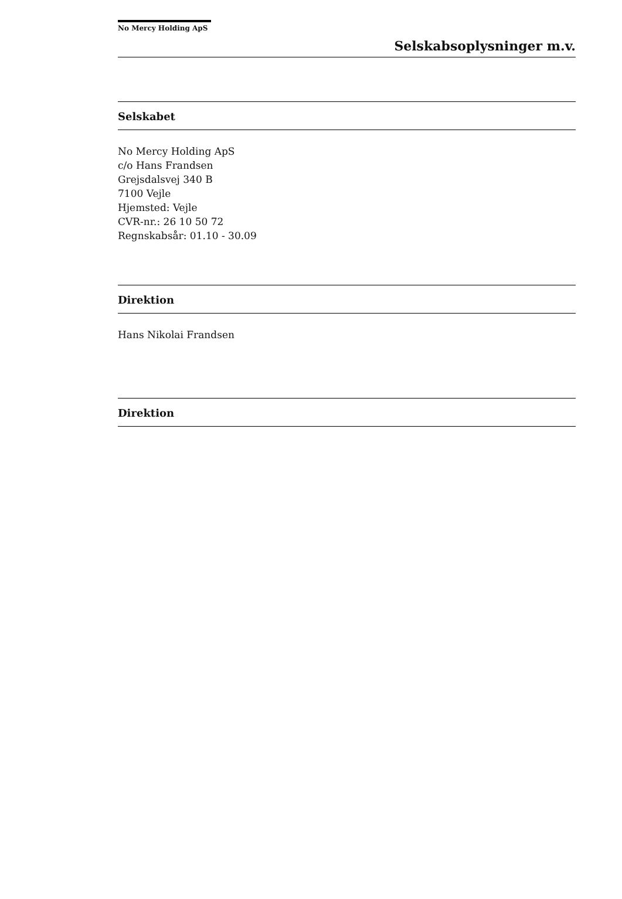No Mercy Holding ApS
Selskabsoplysninger m.v.
Selskabet
No Mercy Holding ApS
c/o Hans Frandsen
Grejsdalsvej 340 B
7100 Vejle
Hjemsted: Vejle
CVR-nr.: 26 10 50 72
Regnskabsår: 01.10 - 30.09
Direktion
Hans Nikolai Frandsen
Direktion